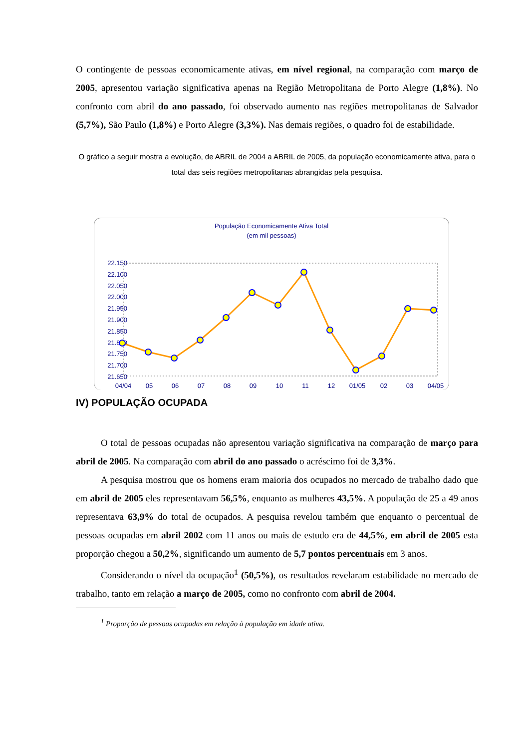O contingente de pessoas economicamente ativas, em nível regional, na comparação com março de 2005, apresentou variação significativa apenas na Região Metropolitana de Porto Alegre (1,8%). No confronto com abril do ano passado, foi observado aumento nas regiões metropolitanas de Salvador (5,7%), São Paulo (1,8%) e Porto Alegre (3,3%). Nas demais regiões, o quadro foi de estabilidade.
O gráfico a seguir mostra a evolução, de ABRIL de 2004 a ABRIL de 2005, da população economicamente ativa, para o total das seis regiões metropolitanas abrangidas pela pesquisa.
População Economicamente Ativa Total
(em mil pessoas)
22.150
22.100
22.050
22.000
21.950
21.900
21.850
21.800
21.750
21.700
21.650
04/04
05
06
07
08
09
10
11
12
01/05
02
03
04/05
IV) POPULAÇÃO OCUPADA
O total de pessoas ocupadas não apresentou variação significativa na comparação de março para abril de 2005. Na comparação com abril do ano passado o acréscimo foi de 3,3%.
A pesquisa mostrou que os homens eram maioria dos ocupados no mercado de trabalho dado que em abril de 2005 eles representavam 56,5%, enquanto as mulheres 43,5%. A população de 25 a 49 anos representava 63,9% do total de ocupados. A pesquisa revelou também que enquanto o percentual de pessoas ocupadas em abril 2002 com 11 anos ou mais de estudo era de 44,5%, em abril de 2005 esta proporção chegou a 50,2%, significando um aumento de 5,7 pontos percentuais em 3 anos.
Considerando o nível da ocupação<sup>1</sup> (50,5%), os resultados revelaram estabilidade no mercado de trabalho, tanto em relação a março de 2005, como no confronto com abril de 2004.
<sup>1</sup> Proporção de pessoas ocupadas em relação à população em idade ativa.